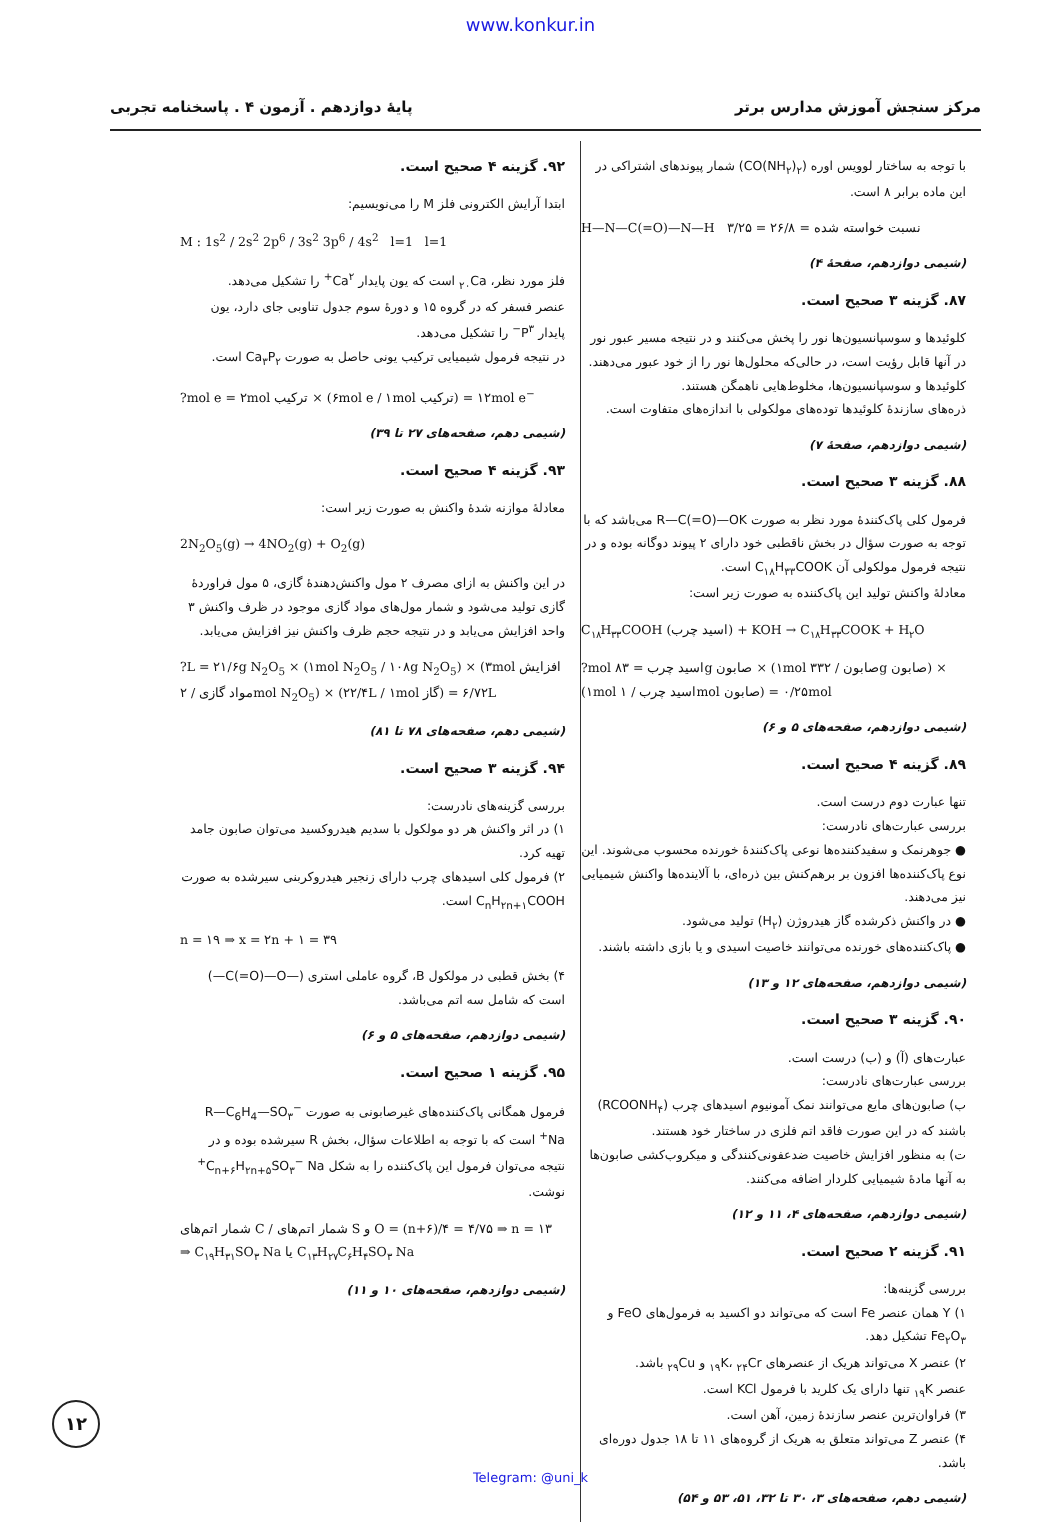www.konkur.in
پایهٔ دوازدهم . آزمون ۴ . پاسخنامه تجربی مرکز سنجش آموزش مدارس برتر
با توجه به ساختار لوویس اوره (CO(NH<sub>۲</sub>)<sub>۲</sub>) شمار پیوندهای اشتراکی در این ماده برابر ۸ است.
H—N—C(=O)—N—H نسبت خواسته شده = ۲۶/۸ = ۳/۲۵
(شیمی دوازدهم، صفحهٔ ۴)
۸۷. گزینه ۳ صحیح است.
کلوئیدها و سوسپانسیون‌ها نور را پخش می‌کنند و در نتیجه مسیر عبور نور در آنها قابل رؤیت است، در حالی‌که محلول‌ها نور را از خود عبور می‌دهند.
کلوئیدها و سوسپانسیون‌ها، مخلوط‌هایی ناهمگن هستند.
ذره‌های سازندهٔ کلوئیدها توده‌های مولکولی با اندازه‌های متفاوت است.
(شیمی دوازدهم، صفحهٔ ۷)
۸۸. گزینه ۳ صحیح است.
فرمول کلی پاک‌کنندهٔ مورد نظر به صورت R—C(=O)—OK می‌باشد که با توجه به صورت سؤال در بخش ناقطبی خود دارای ۲ پیوند دوگانه بوده و در نتیجه فرمول مولکولی آن C<sub>۱۸</sub>H<sub>۳۳</sub>COOK است.
معادلهٔ واکنش تولید این پاک‌کننده به صورت زیر است:
C<sub>۱۸</sub>H<sub>۳۳</sub>COOH (اسید چرب) + KOH → C<sub>۱۸</sub>H<sub>۳۳</sub>COOK + H<sub>۲</sub>O
?mol اسید چرب = ۸۳g صابون × (۱mol صابون / ۳۳۲g صابون) × (۱mol اسید چرب / ۱mol صابون) = ۰/۲۵mol
(شیمی دوازدهم، صفحه‌های ۵ و ۶)
۸۹. گزینه ۴ صحیح است.
تنها عبارت دوم درست است.
بررسی عبارت‌های نادرست:
● جوهرنمک و سفیدکننده‌ها نوعی پاک‌کنندهٔ خورنده محسوب می‌شوند. این نوع پاک‌کننده‌ها افزون بر برهم‌کنش بین ذره‌ای، با آلاینده‌ها واکنش شیمیایی نیز می‌دهند.
● در واکنش ذکرشده گاز هیدروژن (H<sub>۲</sub>) تولید می‌شود.
● پاک‌کننده‌های خورنده می‌توانند خاصیت اسیدی و یا بازی داشته باشند.
(شیمی دوازدهم، صفحه‌های ۱۲ و ۱۳)
۹۰. گزینه ۳ صحیح است.
عبارت‌های (آ) و (ب) درست است.
بررسی عبارت‌های نادرست:
ب) صابون‌های مایع می‌توانند نمک آمونیوم اسیدهای چرب (RCOONH<sub>۴</sub>) باشند که در این صورت فاقد اتم فلزی در ساختار خود هستند.
ت) به منظور افزایش خاصیت ضدعفونی‌کنندگی و میکروب‌کشی صابون‌ها به آنها مادهٔ شیمیایی کلردار اضافه می‌کنند.
(شیمی دوازدهم، صفحه‌های ۴، ۱۱ و ۱۲)
۹۱. گزینه ۲ صحیح است.
بررسی گزینه‌ها:
۱) Y همان عنصر Fe است که می‌تواند دو اکسید به فرمول‌های FeO و Fe<sub>۲</sub>O<sub>۳</sub> تشکیل دهد.
۲) عنصر X می‌تواند هریک از عنصرهای <sub>۱۹</sub>K، <sub>۲۴</sub>Cr و <sub>۲۹</sub>Cu باشد.
عنصر <sub>۱۹</sub>K تنها دارای یک کلرید با فرمول KCl است.
۳) فراوان‌ترین عنصر سازندهٔ زمین، آهن است.
۴) عنصر Z می‌تواند متعلق به هریک از گروه‌های ۱۱ تا ۱۸ جدول دوره‌ای باشد.
(شیمی دهم، صفحه‌های ۳، ۳۰ تا ۳۲، ۵۱، ۵۳ و ۵۴)
۹۲. گزینه ۴ صحیح است.
ابتدا آرایش الکترونی فلز M را می‌نویسیم:
M : 1s<sup>2</sup> / 2s<sup>2</sup> 2p<sup>6</sup> / 3s<sup>2</sup> 3p<sup>6</sup> / 4s<sup>2</sup> l=1 l=1
فلز مورد نظر، <sub>۲۰</sub>Ca است که یون پایدار Ca<sup>۲+</sup> را تشکیل می‌دهد.
عنصر فسفر که در گروه ۱۵ و دورهٔ سوم جدول تناوبی جای دارد، یون پایدار P<sup>۳−</sup> را تشکیل می‌دهد.
در نتیجه فرمول شیمیایی ترکیب یونی حاصل به صورت Ca<sub>۳</sub>P<sub>۲</sub> است.
?mol e = ۲mol ترکیب × (۶mol e / ۱mol ترکیب) = ۱۲mol e<sup>−</sup>
(شیمی دهم، صفحه‌های ۲۷ تا ۳۹)
۹۳. گزینه ۴ صحیح است.
معادلهٔ موازنه شدهٔ واکنش به صورت زیر است:
2N<sub>2</sub>O<sub>5</sub>(g) → 4NO<sub>2</sub>(g) + O<sub>2</sub>(g)
در این واکنش به ازای مصرف ۲ مول واکنش‌دهندهٔ گازی، ۵ مول فراوردهٔ گازی تولید می‌شود و شمار مول‌های مواد گازی موجود در ظرف واکنش ۳ واحد افزایش می‌یابد و در نتیجه حجم ظرف واکنش نیز افزایش می‌یابد.
?L = ۲۱/۶g N<sub>2</sub>O<sub>5</sub> × (۱mol N<sub>2</sub>O<sub>5</sub> / ۱۰۸g N<sub>2</sub>O<sub>5</sub>) × (۳mol افزایش مواد گازی / ۲mol N<sub>2</sub>O<sub>5</sub>) × (۲۲/۴L / ۱mol گاز) = ۶/۷۲L
(شیمی دهم، صفحه‌های ۷۸ تا ۸۱)
۹۴. گزینه ۳ صحیح است.
بررسی گزینه‌های نادرست:
۱) در اثر واکنش هر دو مولکول با سدیم هیدروکسید می‌توان صابون جامد تهیه کرد.
۲) فرمول کلی اسیدهای چرب دارای زنجیر هیدروکربنی سیرشده به صورت C<sub>n</sub>H<sub>۲n+۱</sub>COOH است.
n = ۱۹ ⇒ x = ۲n + ۱ = ۳۹
۴) بخش قطبی در مولکول B، گروه عاملی استری (—C(=O)—O—) است که شامل سه اتم می‌باشد.
(شیمی دوازدهم، صفحه‌های ۵ و ۶)
۹۵. گزینه ۱ صحیح است.
فرمول همگانی پاک‌کننده‌های غیرصابونی به صورت R—C<sub>6</sub>H<sub>4</sub>—SO<sub>۳</sub><sup>−</sup> Na<sup>+</sup> است که با توجه به اطلاعات سؤال، بخش R سیرشده بوده و در نتیجه می‌توان فرمول این پاک‌کننده را به شکل C<sub>n+۶</sub>H<sub>۲n+۵</sub>SO<sub>۳</sub><sup>−</sup> Na<sup>+</sup> نوشت.
شمار اتم‌های C / شمار اتم‌های S و O = (n+۶)/۴ = ۴/۷۵ ⇒ n = ۱۳
⇒ C<sub>۱۹</sub>H<sub>۳۱</sub>SO<sub>۳</sub> Na یا C<sub>۱۳</sub>H<sub>۲۷</sub>C<sub>۶</sub>H<sub>۴</sub>SO<sub>۳</sub> Na
(شیمی دوازدهم، صفحه‌های ۱۰ و ۱۱)
۱۲
Telegram: @uni_k